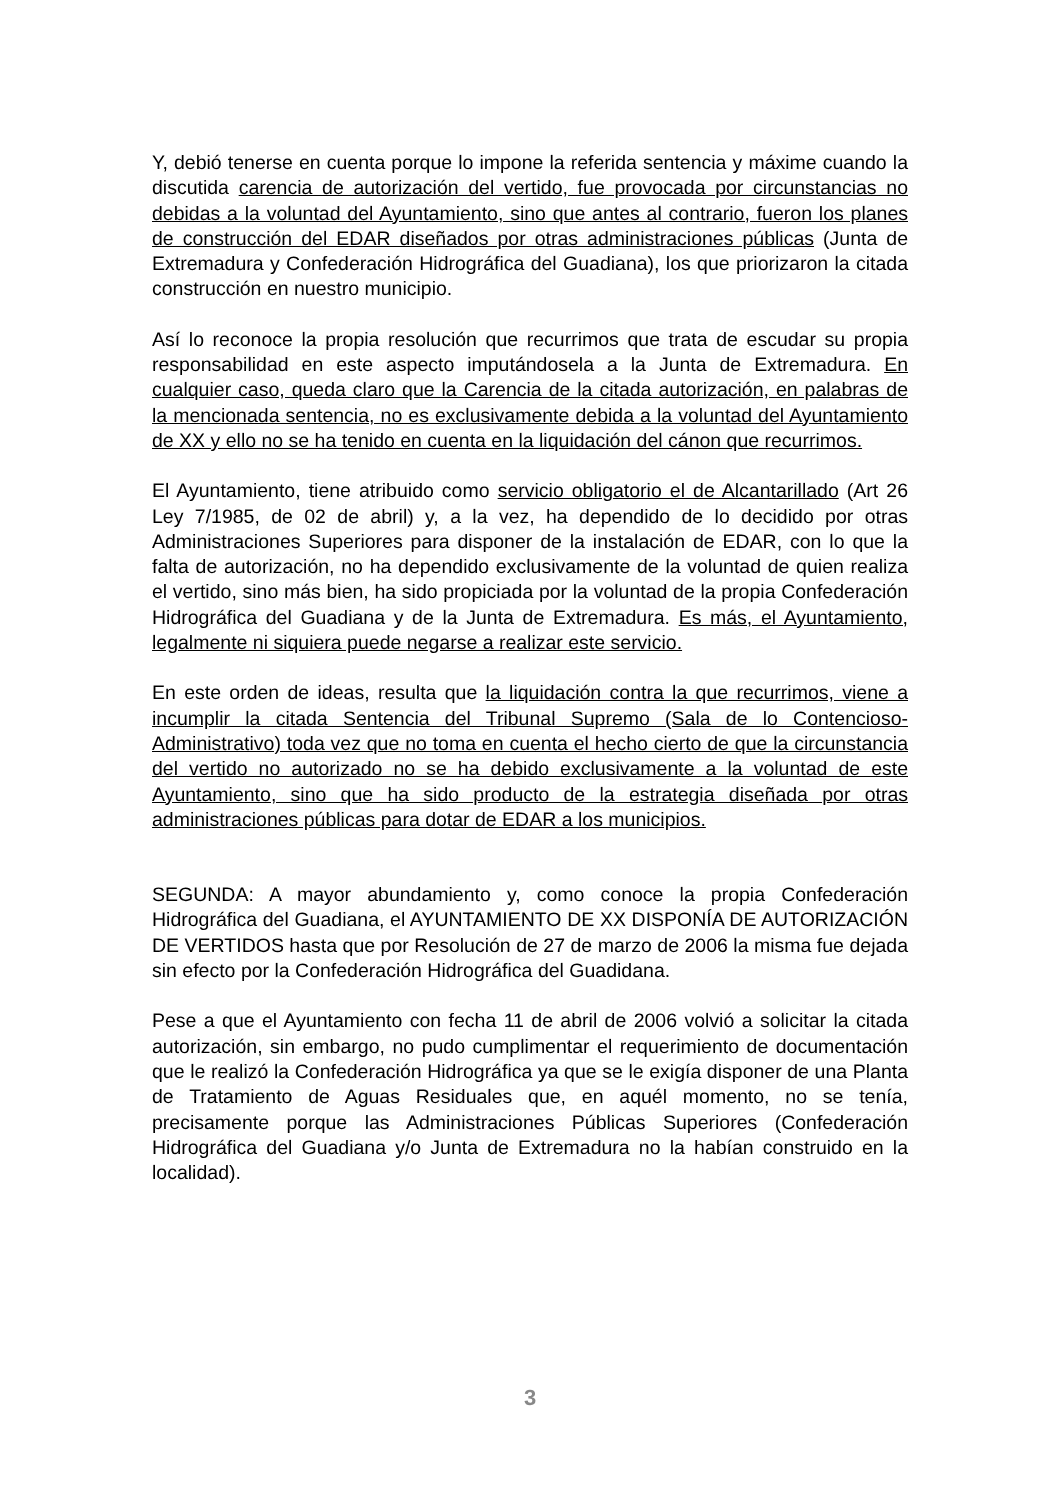Y, debió tenerse en cuenta porque lo impone la referida sentencia y máxime cuando la discutida carencia de autorización del vertido, fue provocada por circunstancias no debidas a la voluntad del Ayuntamiento, sino que antes al contrario, fueron los planes de construcción del EDAR diseñados por otras administraciones públicas (Junta de Extremadura y Confederación Hidrográfica del Guadiana), los que priorizaron la citada construcción en nuestro municipio.
Así lo reconoce la propia resolución que recurrimos que trata de escudar su propia responsabilidad en este aspecto imputándosela a la Junta de Extremadura. En cualquier caso, queda claro que la Carencia de la citada autorización, en palabras de la mencionada sentencia, no es exclusivamente debida a la voluntad del Ayuntamiento de XX y ello no se ha tenido en cuenta en la liquidación del cánon que recurrimos.
El Ayuntamiento, tiene atribuido como servicio obligatorio el de Alcantarillado (Art 26 Ley 7/1985, de 02 de abril) y, a la vez, ha dependido de lo decidido por otras Administraciones Superiores para disponer de la instalación de EDAR, con lo que la falta de autorización, no ha dependido exclusivamente de la voluntad de quien realiza el vertido, sino más bien, ha sido propiciada por la voluntad de la propia Confederación Hidrográfica del Guadiana y de la Junta de Extremadura. Es más, el Ayuntamiento, legalmente ni siquiera puede negarse a realizar este servicio.
En este orden de ideas, resulta que la liquidación contra la que recurrimos, viene a incumplir la citada Sentencia del Tribunal Supremo (Sala de lo Contencioso-Administrativo) toda vez que no toma en cuenta el hecho cierto de que la circunstancia del vertido no autorizado no se ha debido exclusivamente a la voluntad de este Ayuntamiento, sino que ha sido producto de la estrategia diseñada por otras administraciones públicas para dotar de EDAR a los municipios.
SEGUNDA: A mayor abundamiento y, como conoce la propia Confederación Hidrográfica del Guadiana, el AYUNTAMIENTO DE XX DISPONÍA DE AUTORIZACIÓN DE VERTIDOS hasta que por Resolución de 27 de marzo de 2006 la misma fue dejada sin efecto por la Confederación Hidrográfica del Guadidana.
Pese a que el Ayuntamiento con fecha 11 de abril de 2006 volvió a solicitar la citada autorización, sin embargo, no pudo cumplimentar el requerimiento de documentación que le realizó la Confederación Hidrográfica ya que se le exigía disponer de una Planta de Tratamiento de Aguas Residuales que, en aquél momento, no se tenía, precisamente porque las Administraciones Públicas Superiores (Confederación Hidrográfica del Guadiana y/o Junta de Extremadura no la habían construido en la localidad).
3